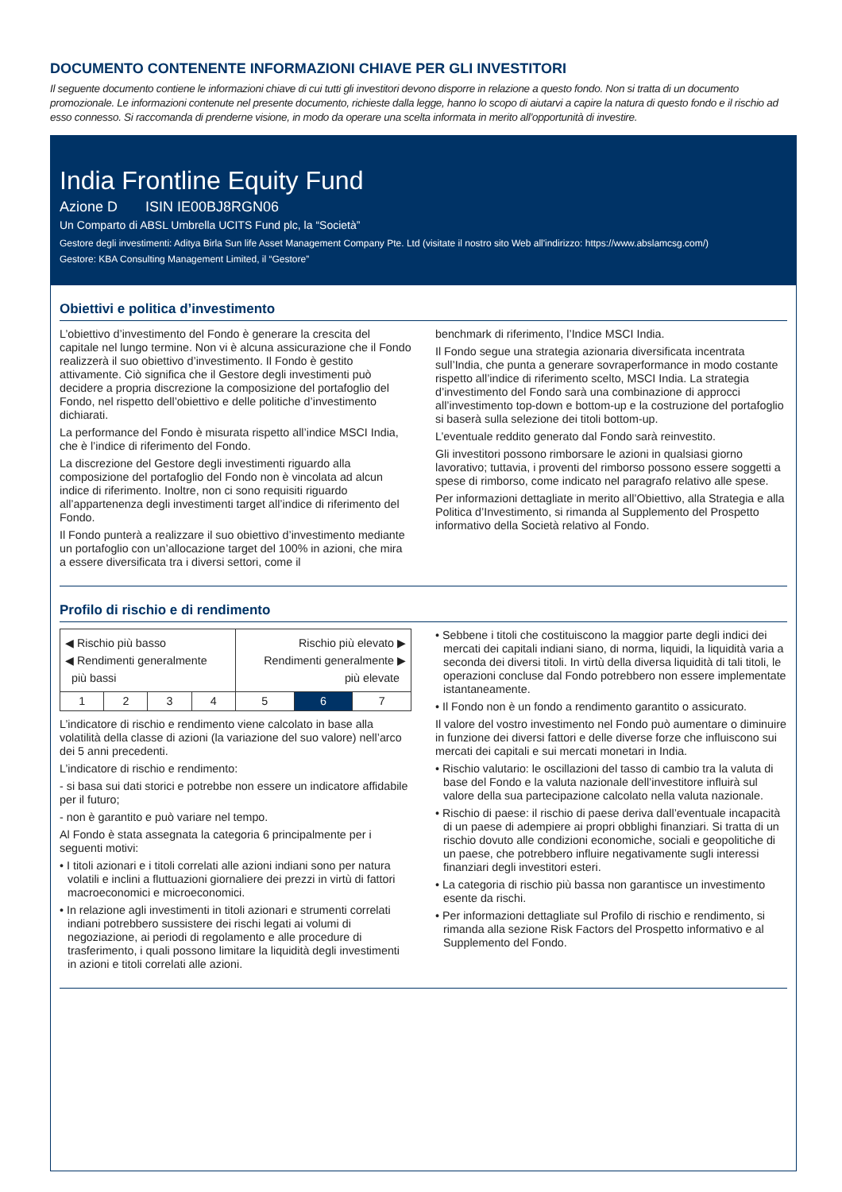DOCUMENTO CONTENENTE INFORMAZIONI CHIAVE PER GLI INVESTITORI
Il seguente documento contiene le informazioni chiave di cui tutti gli investitori devono disporre in relazione a questo fondo. Non si tratta di un documento promozionale. Le informazioni contenute nel presente documento, richieste dalla legge, hanno lo scopo di aiutarvi a capire la natura di questo fondo e il rischio ad esso connesso. Si raccomanda di prenderne visione, in modo da operare una scelta informata in merito all’opportunità di investire.
India Frontline Equity Fund
Azione D ISIN IE00BJ8RGN06
Un Comparto di ABSL Umbrella UCITS Fund plc, la “Società”
Gestore degli investimenti: Aditya Birla Sun life Asset Management Company Pte. Ltd (visitate il nostro sito Web all'indirizzo: https://www.abslamcsg.com/)
Gestore: KBA Consulting Management Limited, il “Gestore”
Obiettivi e politica d’investimento
L’obiettivo d’investimento del Fondo è generare la crescita del capitale nel lungo termine. Non vi è alcuna assicurazione che il Fondo realizzerà il suo obiettivo d’investimento. Il Fondo è gestito attivamente. Ciò significa che il Gestore degli investimenti può decidere a propria discrezione la composizione del portafoglio del Fondo, nel rispetto dell’obiettivo e delle politiche d’investimento dichiarati.
La performance del Fondo è misurata rispetto all’indice MSCI India, che è l’indice di riferimento del Fondo.
La discrezione del Gestore degli investimenti riguardo alla composizione del portafoglio del Fondo non è vincolata ad alcun indice di riferimento. Inoltre, non ci sono requisiti riguardo all’appartenenza degli investimenti target all’indice di riferimento del Fondo.
Il Fondo punterà a realizzare il suo obiettivo d’investimento mediante un portafoglio con un’allocazione target del 100% in azioni, che mira a essere diversificata tra i diversi settori, come il
benchmark di riferimento, l’Indice MSCI India.
Il Fondo segue una strategia azionaria diversificata incentrata sull’India, che punta a generare sovraperformance in modo costante rispetto all’indice di riferimento scelto, MSCI India. La strategia d’investimento del Fondo sarà una combinazione di approcci all’investimento top-down e bottom-up e la costruzione del portafoglio si baserà sulla selezione dei titoli bottom-up.
L’eventuale reddito generato dal Fondo sarà reinvestito.
Gli investitori possono rimborsare le azioni in qualsiasi giorno lavorativo; tuttavia, i proventi del rimborso possono essere soggetti a spese di rimborso, come indicato nel paragrafo relativo alle spese.
Per informazioni dettagliate in merito all’Obiettivo, alla Strategia e alla Politica d’Investimento, si rimanda al Supplemento del Prospetto informativo della Società relativo al Fondo.
Profilo di rischio e di rendimento
| ◀ Rischio più basso ◀ Rendimenti generalmente più bassi | | | | Rischio più elevato ▶ Rendimenti generalmente ▶ più elevate | | |
| 1 | 2 | 3 | 4 | 5 | 6 | 7 |
L’indicatore di rischio e rendimento viene calcolato in base alla volatilità della classe di azioni (la variazione del suo valore) nell’arco dei 5 anni precedenti.
L’indicatore di rischio e rendimento:
- si basa sui dati storici e potrebbe non essere un indicatore affidabile per il futuro;
- non è garantito e può variare nel tempo.
Al Fondo è stata assegnata la categoria 6 principalmente per i seguenti motivi:
• I titoli azionari e i titoli correlati alle azioni indiani sono per natura volatili e inclini a fluttuazioni giornaliere dei prezzi in virtù di fattori macroeconomici e microeconomici.
• In relazione agli investimenti in titoli azionari e strumenti correlati indiani potrebbero sussistere dei rischi legati ai volumi di negoziazione, ai periodi di regolamento e alle procedure di trasferimento, i quali possono limitare la liquidità degli investimenti in azioni e titoli correlati alle azioni.
• Sebbene i titoli che costituiscono la maggior parte degli indici dei mercati dei capitali indiani siano, di norma, liquidi, la liquidità varia a seconda dei diversi titoli. In virtù della diversa liquidità di tali titoli, le operazioni concluse dal Fondo potrebbero non essere implementate istantaneamente.
• Il Fondo non è un fondo a rendimento garantito o assicurato.
Il valore del vostro investimento nel Fondo può aumentare o diminuire in funzione dei diversi fattori e delle diverse forze che influiscono sui mercati dei capitali e sui mercati monetari in India.
• Rischio valutario: le oscillazioni del tasso di cambio tra la valuta di base del Fondo e la valuta nazionale dell’investitore influirà sul valore della sua partecipazione calcolato nella valuta nazionale.
• Rischio di paese: il rischio di paese deriva dall’eventuale incapacità di un paese di adempiere ai propri obblighi finanziari. Si tratta di un rischio dovuto alle condizioni economiche, sociali e geopolitiche di un paese, che potrebbero influire negativamente sugli interessi finanziari degli investitori esteri.
• La categoria di rischio più bassa non garantisce un investimento esente da rischi.
• Per informazioni dettagliate sul Profilo di rischio e rendimento, si rimanda alla sezione Risk Factors del Prospetto informativo e al Supplemento del Fondo.